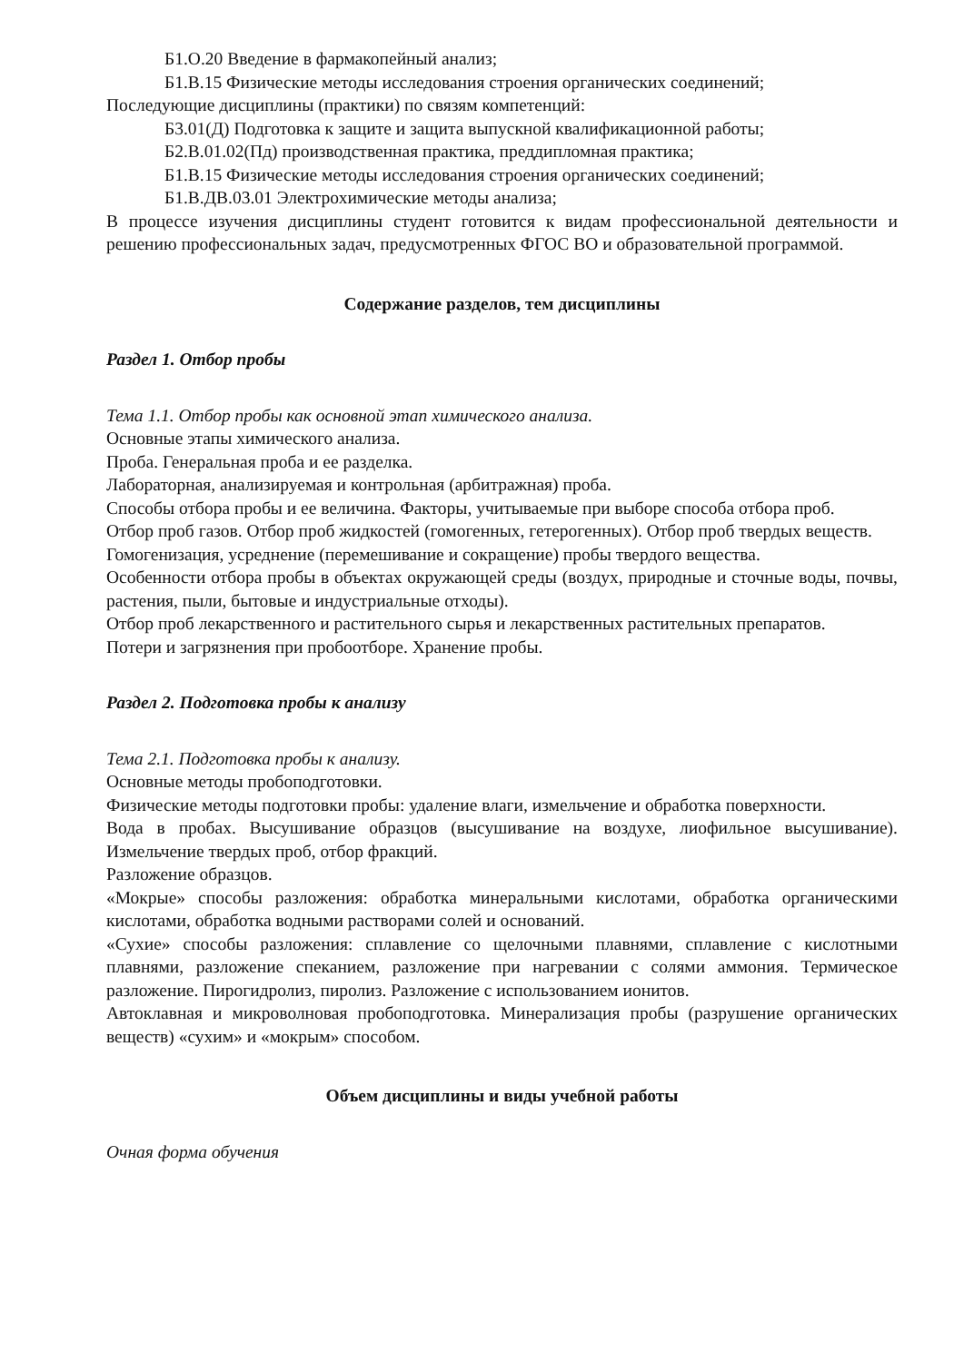Б1.О.20 Введение в фармакопейный анализ;
Б1.В.15 Физические методы исследования строения органических соединений;
Последующие дисциплины (практики) по связям компетенций:
Б3.01(Д) Подготовка к защите и защита выпускной квалификационной работы;
Б2.В.01.02(Пд) производственная практика, преддипломная практика;
Б1.В.15 Физические методы исследования строения органических соединений;
Б1.В.ДВ.03.01 Электрохимические методы анализа;
В процессе изучения дисциплины студент готовится к видам профессиональной деятельности и решению профессиональных задач, предусмотренных ФГОС ВО и образовательной программой.
Содержание разделов, тем дисциплины
Раздел 1. Отбор пробы
Тема 1.1. Отбор пробы как основной этап химического анализа.
Основные этапы химического анализа.
Проба. Генеральная проба и ее разделка.
Лабораторная, анализируемая и контрольная (арбитражная) проба.
Способы отбора пробы и ее величина. Факторы, учитываемые при выборе способа отбора проб.
Отбор проб газов. Отбор проб жидкостей (гомогенных, гетерогенных). Отбор проб твердых веществ.
Гомогенизация, усреднение (перемешивание и сокращение) пробы твердого вещества.
Особенности отбора пробы в объектах окружающей среды (воздух, природные и сточные воды, почвы, растения, пыли, бытовые и индустриальные отходы).
Отбор проб лекарственного и растительного сырья и лекарственных растительных препаратов.
Потери и загрязнения при пробоотборе. Хранение пробы.
Раздел 2. Подготовка пробы к анализу
Тема 2.1. Подготовка пробы к анализу.
Основные методы пробоподготовки.
Физические методы подготовки пробы: удаление влаги, измельчение и обработка поверхности.
Вода в пробах. Высушивание образцов (высушивание на воздухе, лиофильное высушивание). Измельчение твердых проб, отбор фракций.
Разложение образцов.
«Мокрые» способы разложения: обработка минеральными кислотами, обработка органическими кислотами, обработка водными растворами солей и оснований.
«Сухие» способы разложения: сплавление со щелочными плавнями, сплавление с кислотными плавнями, разложение спеканием, разложение при нагревании с солями аммония. Термическое разложение. Пирогидролиз, пиролиз. Разложение с использованием ионитов.
Автоклавная и микроволновая пробоподготовка. Минерализация пробы (разрушение органических веществ) «сухим» и «мокрым» способом.
Объем дисциплины и виды учебной работы
Очная форма обучения